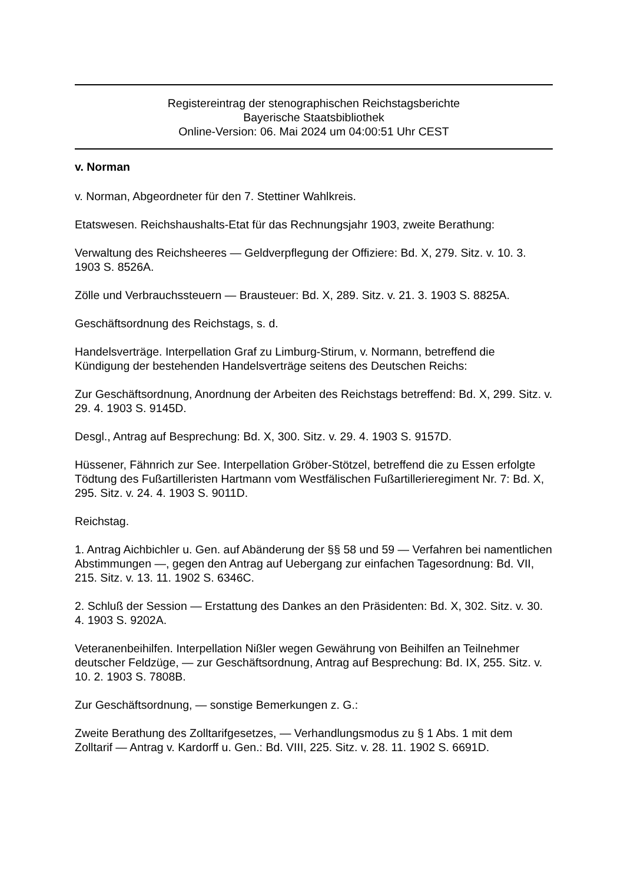Registereintrag der stenographischen Reichstagsberichte
Bayerische Staatsbibliothek
Online-Version: 06. Mai 2024 um 04:00:51 Uhr CEST
v. Norman
v. Norman, Abgeordneter für den 7. Stettiner Wahlkreis.
Etatswesen. Reichshaushalts-Etat für das Rechnungsjahr 1903, zweite Berathung:
Verwaltung des Reichsheeres — Geldverpflegung der Offiziere: Bd. X, 279. Sitz. v. 10. 3. 1903 S. 8526A.
Zölle und Verbrauchssteuern — Brausteuer: Bd. X, 289. Sitz. v. 21. 3. 1903 S. 8825A.
Geschäftsordnung des Reichstags, s. d.
Handelsverträge. Interpellation Graf zu Limburg-Stirum, v. Normann, betreffend die Kündigung der bestehenden Handelsverträge seitens des Deutschen Reichs:
Zur Geschäftsordnung, Anordnung der Arbeiten des Reichstags betreffend: Bd. X, 299. Sitz. v. 29. 4. 1903 S. 9145D.
Desgl., Antrag auf Besprechung: Bd. X, 300. Sitz. v. 29. 4. 1903 S. 9157D.
Hüssener, Fähnrich zur See. Interpellation Gröber-Stötzel, betreffend die zu Essen erfolgte Tödtung des Fußartilleristen Hartmann vom Westfälischen Fußartillerieregiment Nr. 7: Bd. X, 295. Sitz. v. 24. 4. 1903 S. 9011D.
Reichstag.
1. Antrag Aichbichler u. Gen. auf Abänderung der §§ 58 und 59 — Verfahren bei namentlichen Abstimmungen —, gegen den Antrag auf Uebergang zur einfachen Tagesordnung: Bd. VII, 215. Sitz. v. 13. 11. 1902 S. 6346C.
2. Schluß der Session — Erstattung des Dankes an den Präsidenten: Bd. X, 302. Sitz. v. 30. 4. 1903 S. 9202A.
Veteranenbeihilfen. Interpellation Nißler wegen Gewährung von Beihilfen an Teilnehmer deutscher Feldzüge, — zur Geschäftsordnung, Antrag auf Besprechung: Bd. IX, 255. Sitz. v. 10. 2. 1903 S. 7808B.
Zur Geschäftsordnung, — sonstige Bemerkungen z. G.:
Zweite Berathung des Zolltarifgesetzes, — Verhandlungsmodus zu § 1 Abs. 1 mit dem Zolltarif — Antrag v. Kardorff u. Gen.: Bd. VIII, 225. Sitz. v. 28. 11. 1902 S. 6691D.